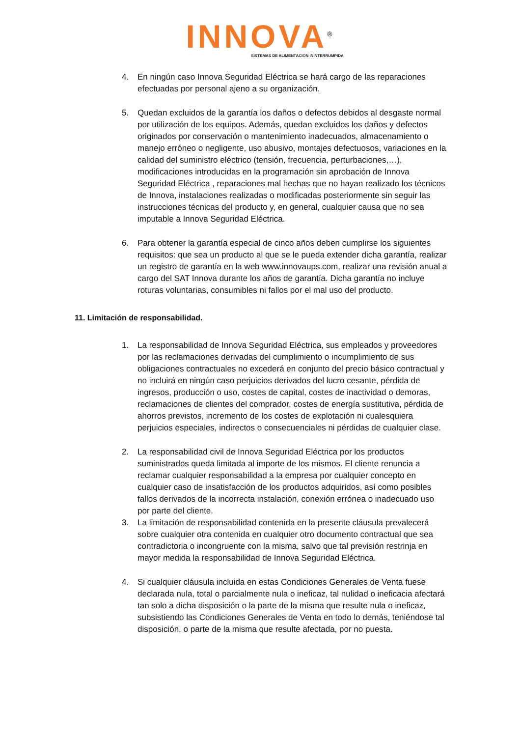INNOVA<sup>®</sup>
SISTEMAS DE ALIMENTACION ININTERRUMPIDA
4. En ningún caso Innova Seguridad Eléctrica se hará cargo de las reparaciones efectuadas por personal ajeno a su organización.
5. Quedan excluidos de la garantía los daños o defectos debidos al desgaste normal por utilización de los equipos. Además, quedan excluidos los daños y defectos originados por conservación o mantenimiento inadecuados, almacenamiento o manejo erróneo o negligente, uso abusivo, montajes defectuosos, variaciones en la calidad del suministro eléctrico (tensión, frecuencia, perturbaciones,…), modificaciones introducidas en la programación sin aprobación de Innova Seguridad Eléctrica , reparaciones mal hechas que no hayan realizado los técnicos de Innova, instalaciones realizadas o modificadas posteriormente sin seguir las instrucciones técnicas del producto y, en general, cualquier causa que no sea imputable a Innova Seguridad Eléctrica.
6. Para obtener la garantía especial de cinco años deben cumplirse los siguientes requisitos: que sea un producto al que se le pueda extender dicha garantía, realizar un registro de garantía en la web www.innovaups.com, realizar una revisión anual a cargo del SAT Innova durante los años de garantía. Dicha garantía no incluye roturas voluntarias, consumibles ni fallos por el mal uso del producto.
11. Limitación de responsabilidad.
1. La responsabilidad de Innova Seguridad Eléctrica, sus empleados y proveedores por las reclamaciones derivadas del cumplimiento o incumplimiento de sus obligaciones contractuales no excederá en conjunto del precio básico contractual y no incluirá en ningún caso perjuicios derivados del lucro cesante, pérdida de ingresos, producción o uso, costes de capital, costes de inactividad o demoras, reclamaciones de clientes del comprador, costes de energía sustitutiva, pérdida de ahorros previstos, incremento de los costes de explotación ni cualesquiera perjuicios especiales, indirectos o consecuenciales ni pérdidas de cualquier clase.
2. La responsabilidad civil de Innova Seguridad Eléctrica por los productos suministrados queda limitada al importe de los mismos. El cliente renuncia a reclamar cualquier responsabilidad a la empresa por cualquier concepto en cualquier caso de insatisfacción de los productos adquiridos, así como posibles fallos derivados de la incorrecta instalación, conexión errónea o inadecuado uso por parte del cliente.
3. La limitación de responsabilidad contenida en la presente cláusula prevalecerá sobre cualquier otra contenida en cualquier otro documento contractual que sea contradictoria o incongruente con la misma, salvo que tal previsión restrinja en mayor medida la responsabilidad de Innova Seguridad Eléctrica.
4. Si cualquier cláusula incluida en estas Condiciones Generales de Venta fuese declarada nula, total o parcialmente nula o ineficaz, tal nulidad o ineficacia afectará tan solo a dicha disposición o la parte de la misma que resulte nula o ineficaz, subsistiendo las Condiciones Generales de Venta en todo lo demás, teniéndose tal disposición, o parte de la misma que resulte afectada, por no puesta.